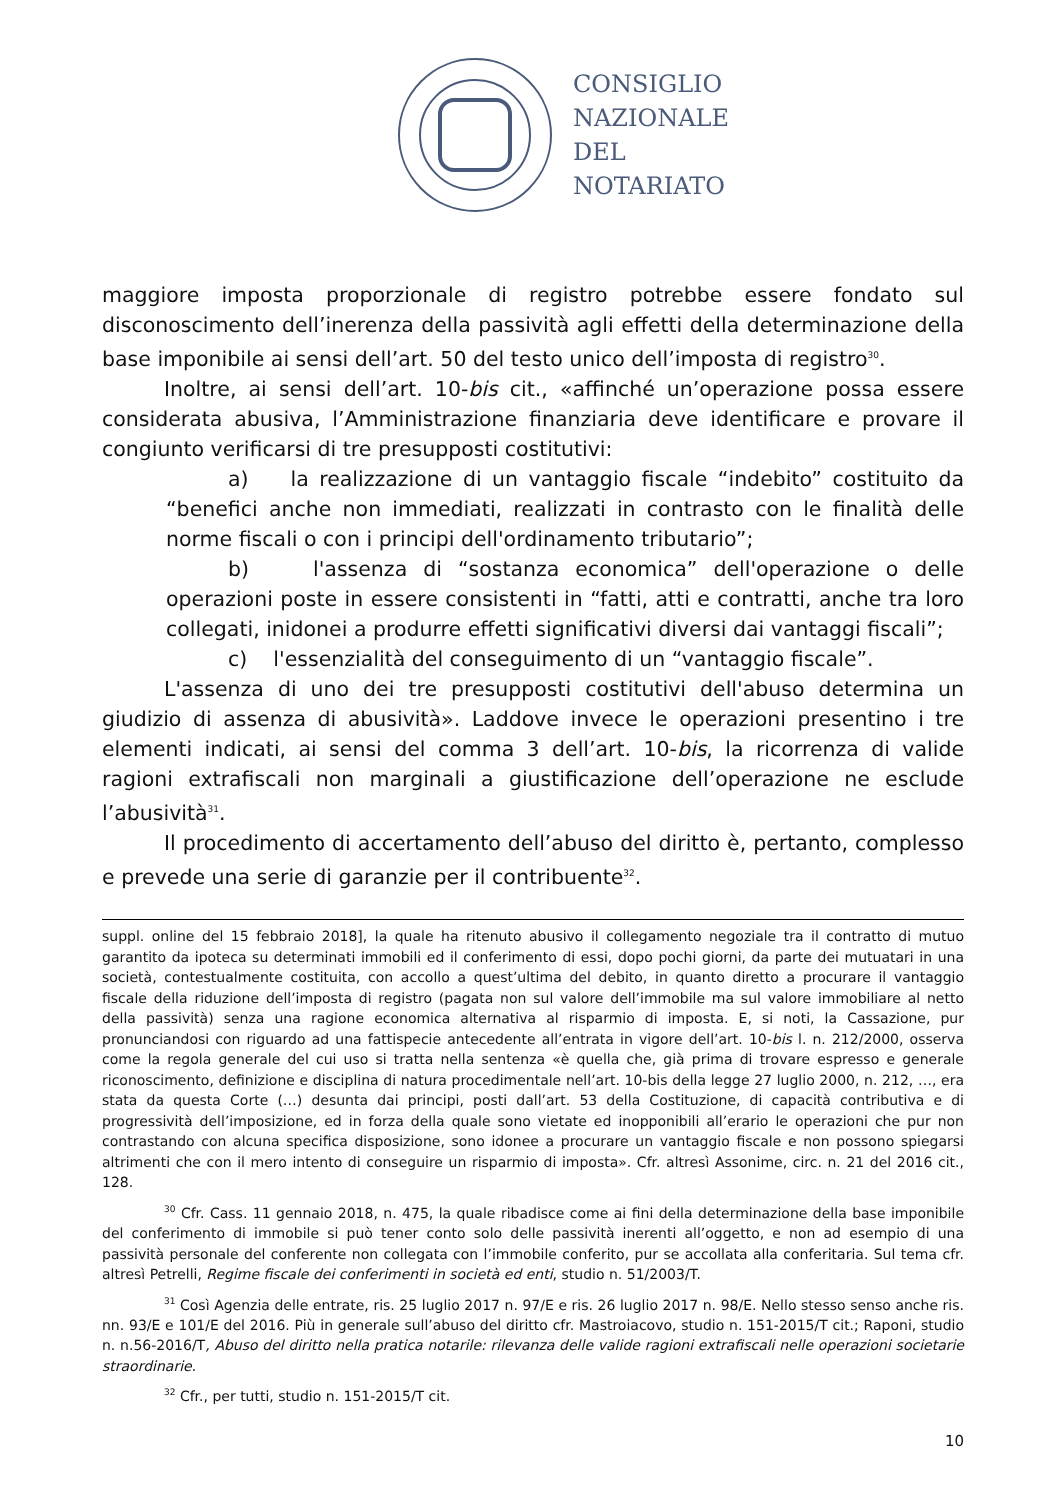CONSIGLIO
NAZIONALE
DEL
NOTARIATO
maggiore imposta proporzionale di registro potrebbe essere fondato sul disconoscimento dell’inerenza della passività agli effetti della determinazione della base imponibile ai sensi dell’art. 50 del testo unico dell’imposta di registro<sup>30</sup>.
Inoltre, ai sensi dell’art. 10-bis cit., «affinché un’operazione possa essere considerata abusiva, l’Amministrazione finanziaria deve identificare e provare il congiunto verificarsi di tre presupposti costitutivi:
a) la realizzazione di un vantaggio fiscale “indebito” costituito da “benefici anche non immediati, realizzati in contrasto con le finalità delle norme fiscali o con i principi dell'ordinamento tributario”;
b) l'assenza di “sostanza economica” dell'operazione o delle operazioni poste in essere consistenti in “fatti, atti e contratti, anche tra loro collegati, inidonei a produrre effetti significativi diversi dai vantaggi fiscali”;
c) l'essenzialità del conseguimento di un “vantaggio fiscale”.
L'assenza di uno dei tre presupposti costitutivi dell'abuso determina un giudizio di assenza di abusività». Laddove invece le operazioni presentino i tre elementi indicati, ai sensi del comma 3 dell’art. 10-bis, la ricorrenza di valide ragioni extrafiscali non marginali a giustificazione dell’operazione ne esclude l’abusività<sup>31</sup>.
Il procedimento di accertamento dell’abuso del diritto è, pertanto, complesso e prevede una serie di garanzie per il contribuente<sup>32</sup>.
suppl. online del 15 febbraio 2018], la quale ha ritenuto abusivo il collegamento negoziale tra il contratto di mutuo garantito da ipoteca su determinati immobili ed il conferimento di essi, dopo pochi giorni, da parte dei mutuatari in una società, contestualmente costituita, con accollo a quest’ultima del debito, in quanto diretto a procurare il vantaggio fiscale della riduzione dell’imposta di registro (pagata non sul valore dell’immobile ma sul valore immobiliare al netto della passività) senza una ragione economica alternativa al risparmio di imposta. E, si noti, la Cassazione, pur pronunciandosi con riguardo ad una fattispecie antecedente all’entrata in vigore dell’art. 10-bis l. n. 212/2000, osserva come la regola generale del cui uso si tratta nella sentenza «è quella che, già prima di trovare espresso e generale riconoscimento, definizione e disciplina di natura procedimentale nell’art. 10-bis della legge 27 luglio 2000, n. 212, …, era stata da questa Corte (…) desunta dai principi, posti dall’art. 53 della Costituzione, di capacità contributiva e di progressività dell’imposizione, ed in forza della quale sono vietate ed inopponibili all’erario le operazioni che pur non contrastando con alcuna specifica disposizione, sono idonee a procurare un vantaggio fiscale e non possono spiegarsi altrimenti che con il mero intento di conseguire un risparmio di imposta». Cfr. altresì Assonime, circ. n. 21 del 2016 cit., 128.
<sup>30</sup> Cfr. Cass. 11 gennaio 2018, n. 475, la quale ribadisce come ai fini della determinazione della base imponibile del conferimento di immobile si può tener conto solo delle passività inerenti all’oggetto, e non ad esempio di una passività personale del conferente non collegata con l’immobile conferito, pur se accollata alla conferitaria. Sul tema cfr. altresì Petrelli, Regime fiscale dei conferimenti in società ed enti, studio n. 51/2003/T.
<sup>31</sup> Così Agenzia delle entrate, ris. 25 luglio 2017 n. 97/E e ris. 26 luglio 2017 n. 98/E. Nello stesso senso anche ris. nn. 93/E e 101/E del 2016. Più in generale sull’abuso del diritto cfr. Mastroiacovo, studio n. 151-2015/T cit.; Raponi, studio n. n.56-2016/T, Abuso del diritto nella pratica notarile: rilevanza delle valide ragioni extrafiscali nelle operazioni societarie straordinarie.
<sup>32</sup> Cfr., per tutti, studio n. 151-2015/T cit.
10